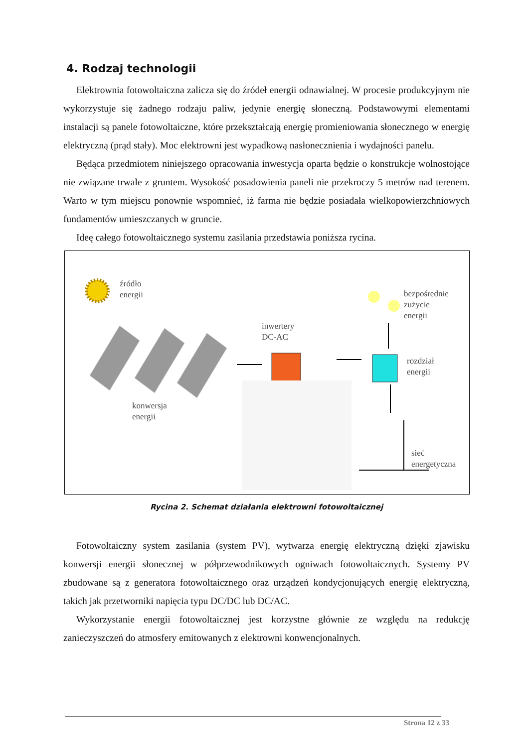4. Rodzaj technologii
Elektrownia fotowoltaiczna zalicza się do źródeł energii odnawialnej. W procesie produkcyjnym nie wykorzystuje się żadnego rodzaju paliw, jedynie energię słoneczną. Podstawowymi elementami instalacji są panele fotowoltaiczne, które przekształcają energię promieniowania słonecznego w energię elektryczną (prąd stały). Moc elektrowni jest wypadkową nasłonecznienia i wydajności panelu.
Będąca przedmiotem niniejszego opracowania inwestycja oparta będzie o konstrukcje wolnostojące nie związane trwale z gruntem. Wysokość posadowienia paneli nie przekroczy 5 metrów nad terenem. Warto w tym miejscu ponownie wspomnieć, iż farma nie będzie posiadała wielkopowierzchniowych fundamentów umieszczanych w gruncie.
Ideę całego fotowoltaicznego systemu zasilania przedstawia poniższa rycina.
źródło
energii
bezpośrednie
zużycie
energii
inwertery
DC-AC
rozdział
energii
konwersja
energii
sieć
energetyczna
Rycina 2. Schemat działania elektrowni fotowoltaicznej
Fotowoltaiczny system zasilania (system PV), wytwarza energię elektryczną dzięki zjawisku konwersji energii słonecznej w półprzewodnikowych ogniwach fotowoltaicznych. Systemy PV zbudowane są z generatora fotowoltaicznego oraz urządzeń kondycjonujących energię elektryczną, takich jak przetworniki napięcia typu DC/DC lub DC/AC.
Wykorzystanie energii fotowoltaicznej jest korzystne głównie ze względu na redukcję zanieczyszczeń do atmosfery emitowanych z elektrowni konwencjonalnych.
Strona 12 z 33